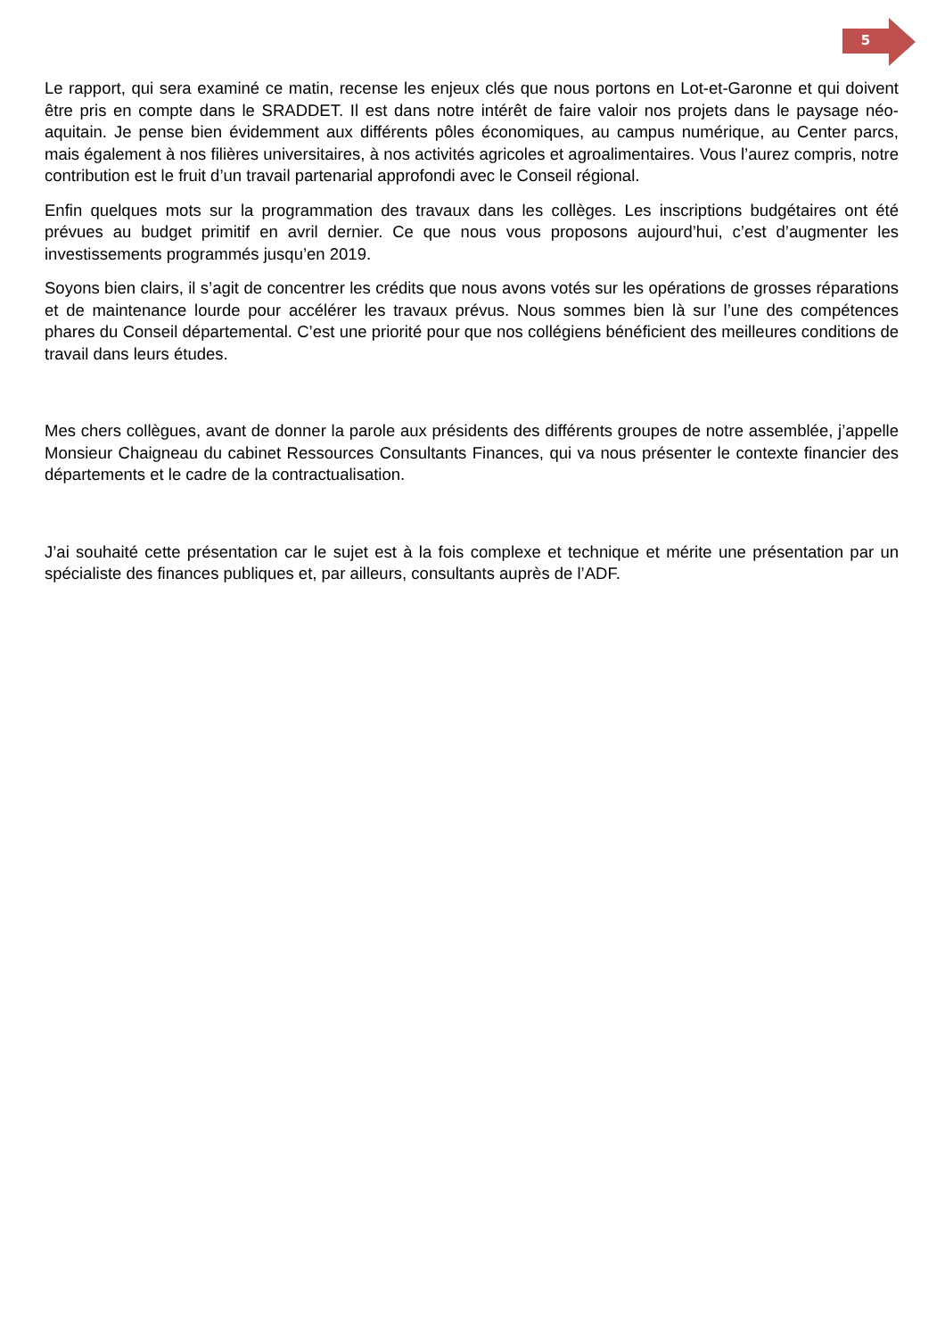5
Le rapport, qui sera examiné ce matin, recense les enjeux clés que nous portons en Lot-et-Garonne et qui doivent être pris en compte dans le SRADDET. Il est dans notre intérêt de faire valoir nos projets dans le paysage néo-aquitain. Je pense bien évidemment aux différents pôles économiques, au campus numérique, au Center parcs, mais également à nos filières universitaires, à nos activités agricoles et agroalimentaires. Vous l’aurez compris, notre contribution est le fruit d’un travail partenarial approfondi avec le Conseil régional.
Enfin quelques mots sur la programmation des travaux dans les collèges. Les inscriptions budgétaires ont été prévues au budget primitif en avril dernier. Ce que nous vous proposons aujourd’hui, c’est d’augmenter les investissements programmés jusqu’en 2019.
Soyons bien clairs, il s’agit de concentrer les crédits que nous avons votés sur les opérations de grosses réparations et de maintenance lourde pour accélérer les travaux prévus. Nous sommes bien là sur l’une des compétences phares du Conseil départemental. C’est une priorité pour que nos collégiens bénéficient des meilleures conditions de travail dans leurs études.
Mes chers collègues, avant de donner la parole aux présidents des différents groupes de notre assemblée, j’appelle Monsieur Chaigneau du cabinet Ressources Consultants Finances, qui va nous présenter le contexte financier des départements et le cadre de la contractualisation.
J’ai souhaité cette présentation car le sujet est à la fois complexe et technique et mérite une présentation par un spécialiste des finances publiques et, par ailleurs, consultants auprès de l’ADF.